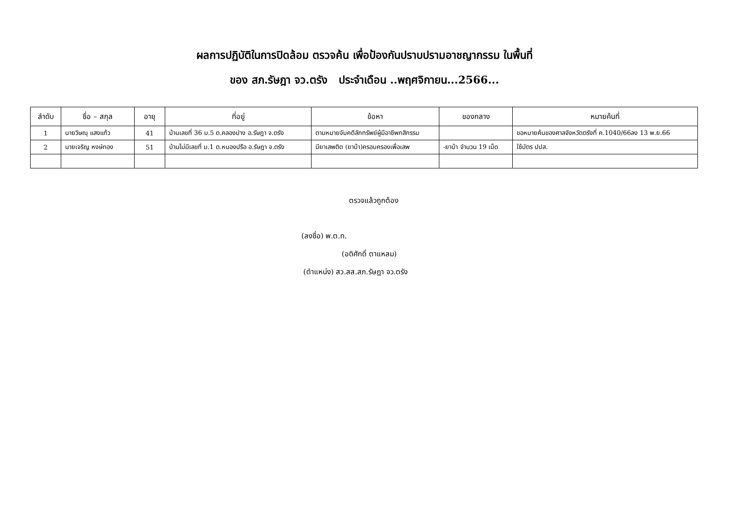ผลการปฏิบัติในการปิดล้อม ตรวจค้น เพื่อป้องกันปราบปรามอาชญากรรม ในพื้นที่
ของ สภ.รัษฎา จว.ตรัง ประจำเดือน ..พฤศจิกายน...2566...
| ลำดับ | ชื่อ – สกุล | อายุ | ที่อยู่ | ข้อหา | ของกลาง | หมายค้นที่ |
| --- | --- | --- | --- | --- | --- | --- |
| 1 | นายวิษณุ แสงแก้ว | 41 | บ้านเลขที่ 36 ม.5 ต.คลองปาง อ.รัษฎา จ.ตรัง | ตามหมายจับคดีลักทรัพย์ผู้มีอาชีพกสิกรรม | | ขอหมายค้นของศาลจังหวัดตรังที่ ค.1040/66ลง 13 พ.ย.66 |
| 2 | นายเจริญ หงษ์ทอง | 51 | บ้านไม่มีเลขที่ ม.1 ต.หนองปรือ อ.รัษฎา จ.ตรัง | มียาเสพติด (ยาบ้า)ครอบครองเพื่อเสพ | -ยาบ้า จำนวน 19 เม็ด | ใช้บัตร ปปส. |
ตรวจแล้วถูกต้อง
(ลงชื่อ) พ.ต.ท.
(อดิศักดิ์ ตาแหลม)
(ตำแหน่ง) สว.สส.สภ.รัษฎา จว.ตรัง